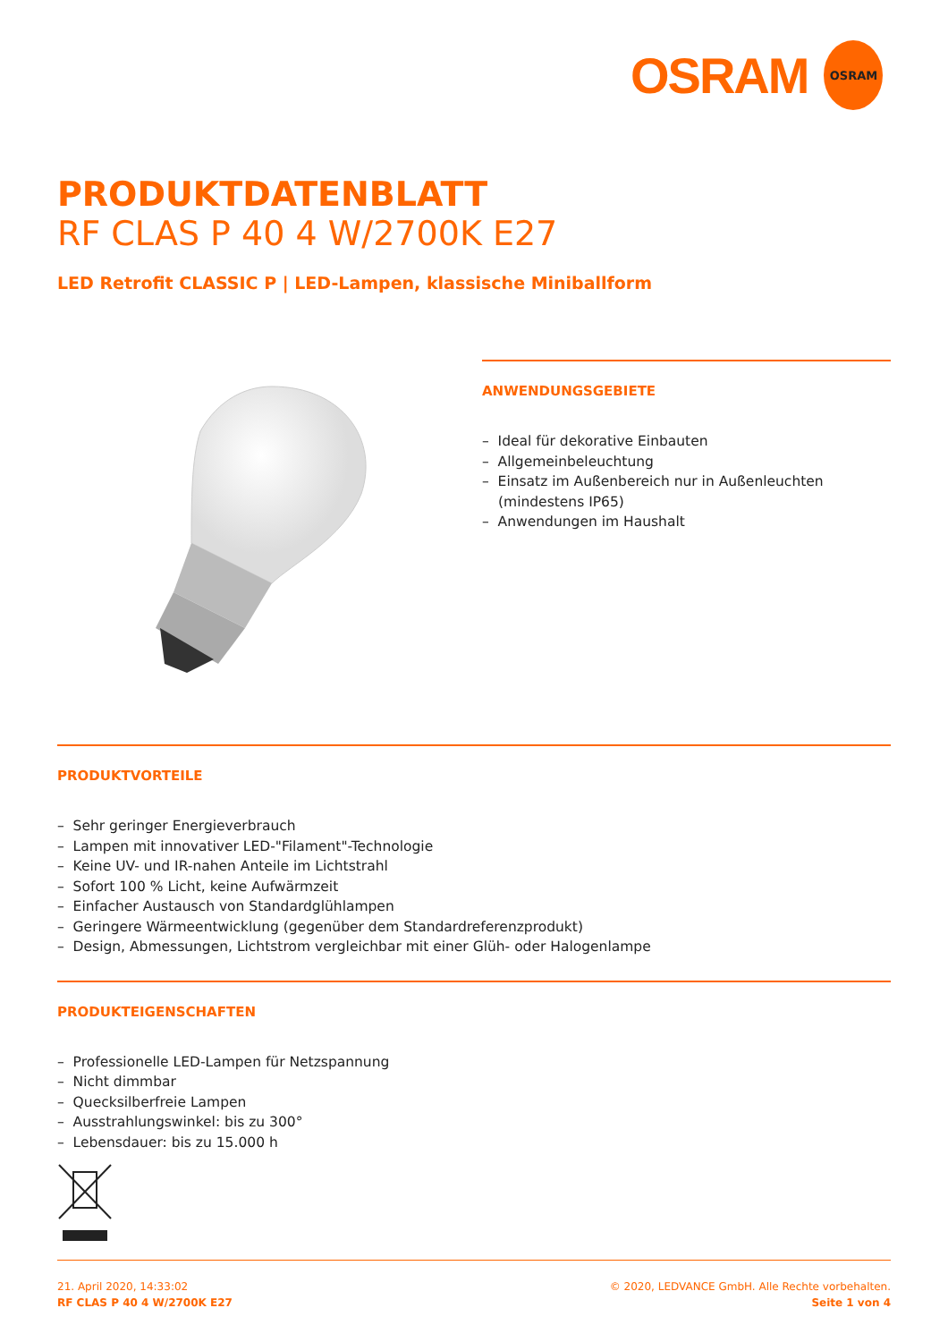OSRAM
OSRAM
PRODUKTDATENBLATT
RF CLAS P 40 4 W/2700K E27
LED Retrofit CLASSIC P | LED-Lampen, klassische Miniballform
ANWENDUNGSGEBIETE
– Ideal für dekorative Einbauten
– Allgemeinbeleuchtung
– Einsatz im Außenbereich nur in Außenleuchten (mindestens IP65)
– Anwendungen im Haushalt
PRODUKTVORTEILE
– Sehr geringer Energieverbrauch
– Lampen mit innovativer LED-"Filament"-Technologie
– Keine UV- und IR-nahen Anteile im Lichtstrahl
– Sofort 100 % Licht, keine Aufwärmzeit
– Einfacher Austausch von Standardglühlampen
– Geringere Wärmeentwicklung (gegenüber dem Standardreferenzprodukt)
– Design, Abmessungen, Lichtstrom vergleichbar mit einer Glüh- oder Halogenlampe
PRODUKTEIGENSCHAFTEN
– Professionelle LED-Lampen für Netzspannung
– Nicht dimmbar
– Quecksilberfreie Lampen
– Ausstrahlungswinkel: bis zu 300°
– Lebensdauer: bis zu 15.000 h
21. April 2020, 14:33:02
RF CLAS P 40 4 W/2700K E27
© 2020, LEDVANCE GmbH. Alle Rechte vorbehalten.
Seite 1 von 4